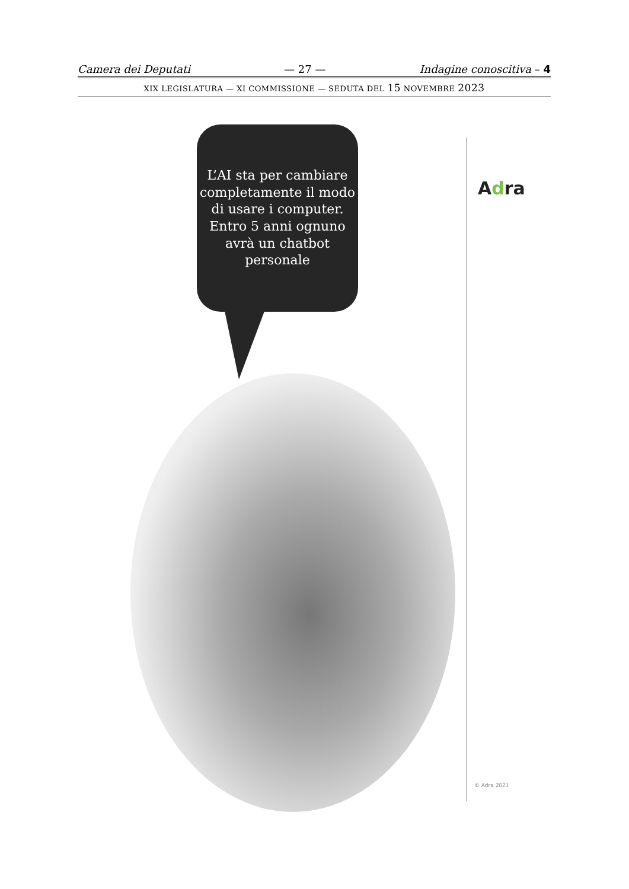Camera dei Deputati — 27 — Indagine conoscitiva – 4
XIX LEGISLATURA — XI COMMISSIONE — SEDUTA DEL 15 NOVEMBRE 2023
L’AI sta per cambiare completamente il modo di usare i computer.
Entro 5 anni ognuno avrà un chatbot personale
Adra
© Adra 2021